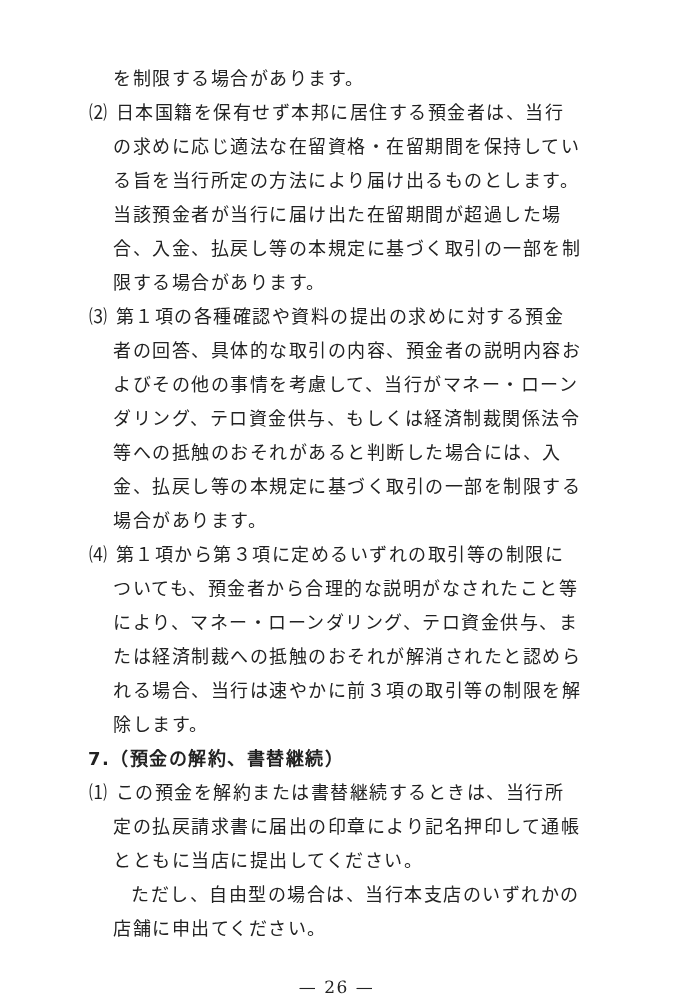を制限する場合があります。
⑵ 日本国籍を保有せず本邦に居住する預金者は、当行の求めに応じ適法な在留資格・在留期間を保持している旨を当行所定の方法により届け出るものとします。当該預金者が当行に届け出た在留期間が超過した場合、入金、払戻し等の本規定に基づく取引の一部を制限する場合があります。
⑶ 第１項の各種確認や資料の提出の求めに対する預金者の回答、具体的な取引の内容、預金者の説明内容およびその他の事情を考慮して、当行がマネー・ローンダリング、テロ資金供与、もしくは経済制裁関係法令等への抵触のおそれがあると判断した場合には、入金、払戻し等の本規定に基づく取引の一部を制限する場合があります。
⑷ 第１項から第３項に定めるいずれの取引等の制限についても、預金者から合理的な説明がなされたこと等により、マネー・ローンダリング、テロ資金供与、または経済制裁への抵触のおそれが解消されたと認められる場合、当行は速やかに前３項の取引等の制限を解除します。
7.（預金の解約、書替継続）
⑴ この預金を解約または書替継続するときは、当行所定の払戻請求書に届出の印章により記名押印して通帳とともに当店に提出してください。
ただし、自由型の場合は、当行本支店のいずれかの店舗に申出てください。
— 26 —